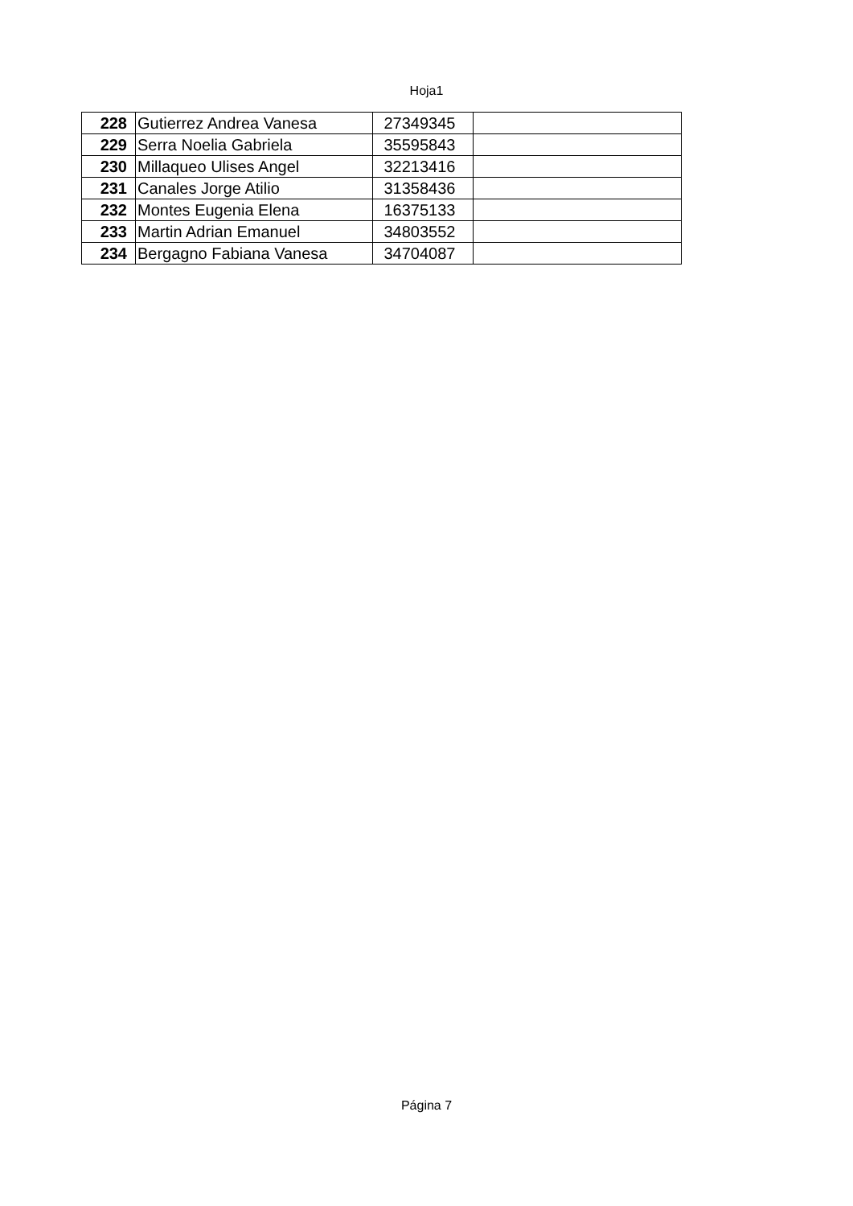Hoja1
| 228 | Gutierrez Andrea Vanesa | 27349345 | |
| 229 | Serra Noelia Gabriela | 35595843 | |
| 230 | Millaqueo Ulises Angel | 32213416 | |
| 231 | Canales Jorge Atilio | 31358436 | |
| 232 | Montes Eugenia Elena | 16375133 | |
| 233 | Martin Adrian Emanuel | 34803552 | |
| 234 | Bergagno Fabiana Vanesa | 34704087 | |
Página 7